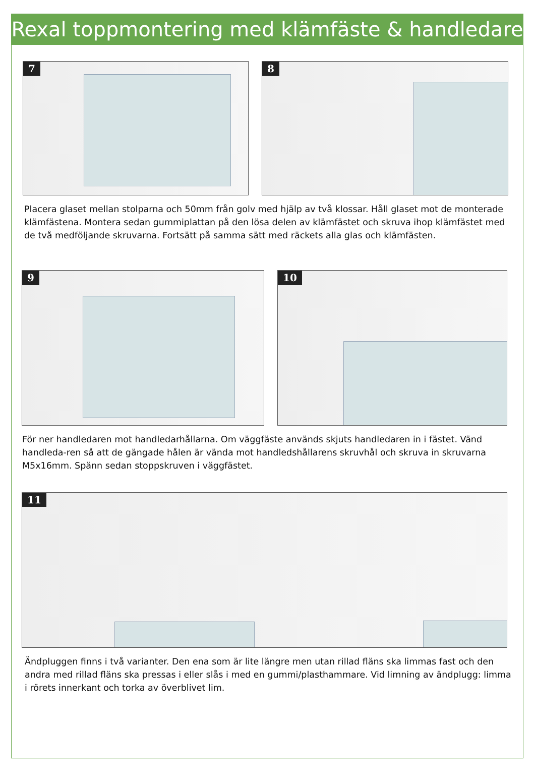Rexal toppmontering med klämfäste & handledare
7
8
Placera glaset mellan stolparna och 50mm från golv med hjälp av två klossar. Håll glaset mot de monterade klämfästena. Montera sedan gummiplattan på den lösa delen av klämfästet och skruva ihop klämfästet med de två medföljande skruvarna. Fortsätt på samma sätt med räckets alla glas och klämfästen.
9
10
För ner handledaren mot handledarhållarna. Om väggfäste används skjuts handledaren in i fästet. Vänd handleda-ren så att de gängade hålen är vända mot handledshållarens skruvhål och skruva in skruvarna M5x16mm. Spänn sedan stoppskruven i väggfästet.
11
Ändpluggen finns i två varianter. Den ena som är lite längre men utan rillad fläns ska limmas fast och den andra med rillad fläns ska pressas i eller slås i med en gummi/plasthammare. Vid limning av ändplugg: limma i rörets innerkant och torka av överblivet lim.